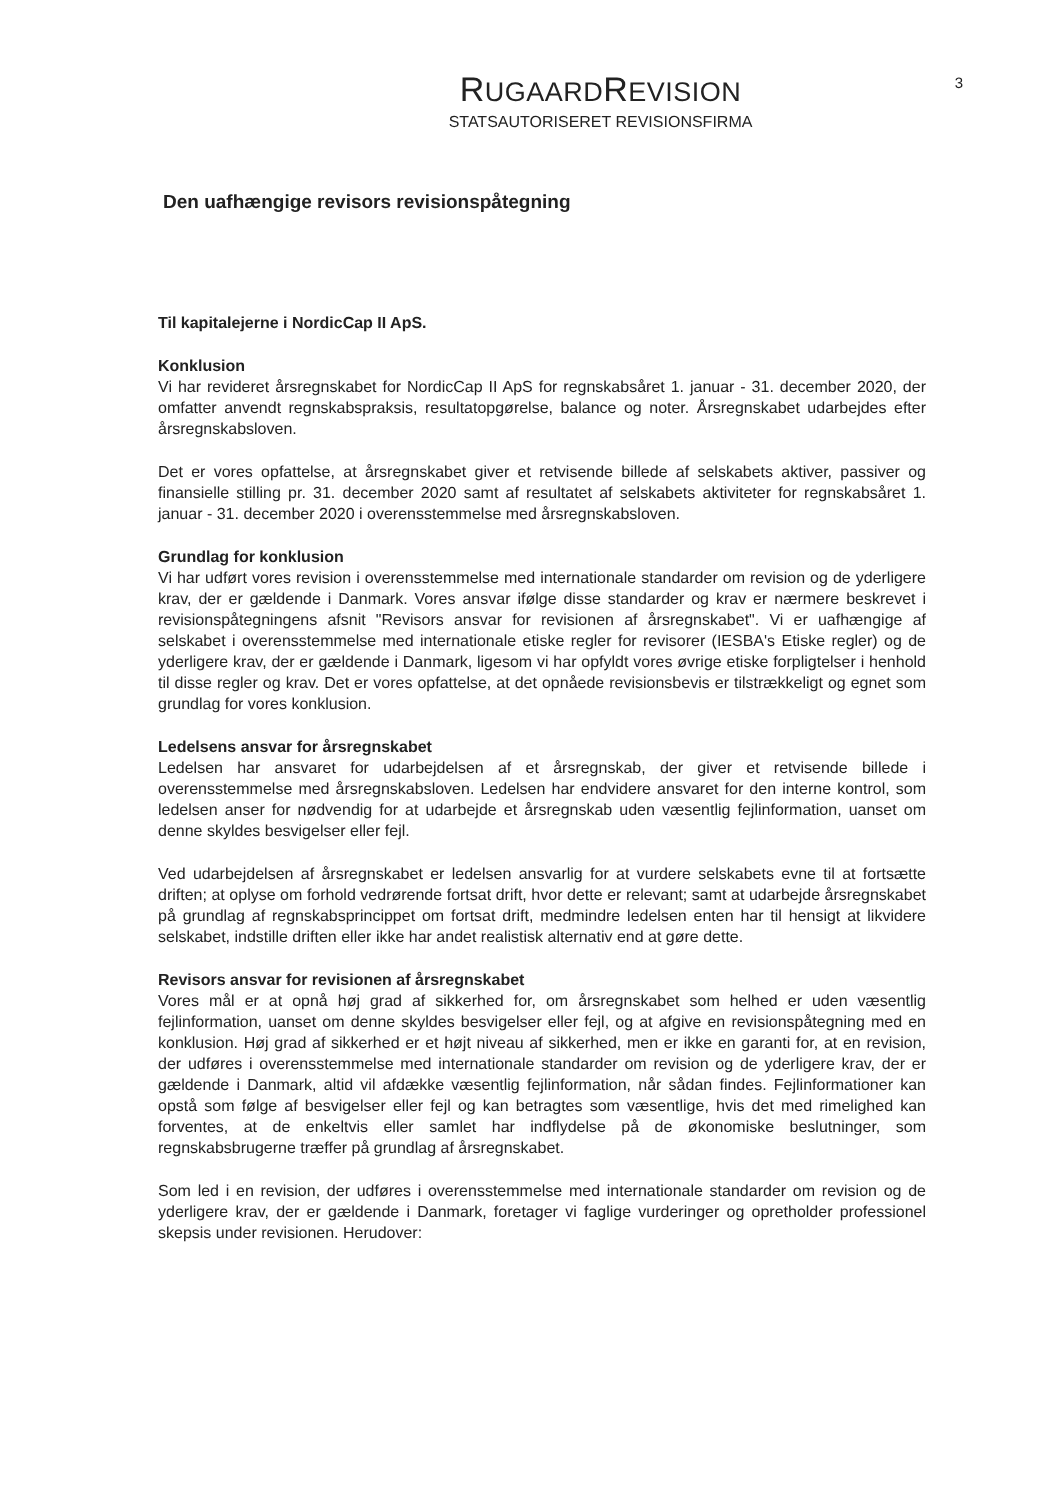3
RUGAARDREVISION
STATSAUTORISERET REVISIONSFIRMA
Den uafhængige revisors revisionspåtegning
Til kapitalejerne i NordicCap II ApS.
Konklusion
Vi har revideret årsregnskabet for NordicCap II ApS for regnskabsåret 1. januar - 31. december 2020, der omfatter anvendt regnskabspraksis, resultatopgørelse, balance og noter. Årsregnskabet udarbejdes efter årsregnskabsloven.
Det er vores opfattelse, at årsregnskabet giver et retvisende billede af selskabets aktiver, passiver og finansielle stilling pr. 31. december 2020 samt af resultatet af selskabets aktiviteter for regnskabsåret 1. januar - 31. december 2020 i overensstemmelse med årsregnskabsloven.
Grundlag for konklusion
Vi har udført vores revision i overensstemmelse med internationale standarder om revision og de yderligere krav, der er gældende i Danmark. Vores ansvar ifølge disse standarder og krav er nærmere beskrevet i revisionspåtegningens afsnit "Revisors ansvar for revisionen af årsregnskabet". Vi er uafhængige af selskabet i overensstemmelse med internationale etiske regler for revisorer (IESBA's Etiske regler) og de yderligere krav, der er gældende i Danmark, ligesom vi har opfyldt vores øvrige etiske forpligtelser i henhold til disse regler og krav. Det er vores opfattelse, at det opnåede revisionsbevis er tilstrækkeligt og egnet som grundlag for vores konklusion.
Ledelsens ansvar for årsregnskabet
Ledelsen har ansvaret for udarbejdelsen af et årsregnskab, der giver et retvisende billede i overensstemmelse med årsregnskabsloven. Ledelsen har endvidere ansvaret for den interne kontrol, som ledelsen anser for nødvendig for at udarbejde et årsregnskab uden væsentlig fejlinformation, uanset om denne skyldes besvigelser eller fejl.
Ved udarbejdelsen af årsregnskabet er ledelsen ansvarlig for at vurdere selskabets evne til at fortsætte driften; at oplyse om forhold vedrørende fortsat drift, hvor dette er relevant; samt at udarbejde årsregnskabet på grundlag af regnskabsprincippet om fortsat drift, medmindre ledelsen enten har til hensigt at likvidere selskabet, indstille driften eller ikke har andet realistisk alternativ end at gøre dette.
Revisors ansvar for revisionen af årsregnskabet
Vores mål er at opnå høj grad af sikkerhed for, om årsregnskabet som helhed er uden væsentlig fejlinformation, uanset om denne skyldes besvigelser eller fejl, og at afgive en revisionspåtegning med en konklusion. Høj grad af sikkerhed er et højt niveau af sikkerhed, men er ikke en garanti for, at en revision, der udføres i overensstemmelse med internationale standarder om revision og de yderligere krav, der er gældende i Danmark, altid vil afdække væsentlig fejlinformation, når sådan findes. Fejlinformationer kan opstå som følge af besvigelser eller fejl og kan betragtes som væsentlige, hvis det med rimelighed kan forventes, at de enkeltvis eller samlet har indflydelse på de økonomiske beslutninger, som regnskabsbrugerne træffer på grundlag af årsregnskabet.
Som led i en revision, der udføres i overensstemmelse med internationale standarder om revision og de yderligere krav, der er gældende i Danmark, foretager vi faglige vurderinger og opretholder professionel skepsis under revisionen. Herudover: